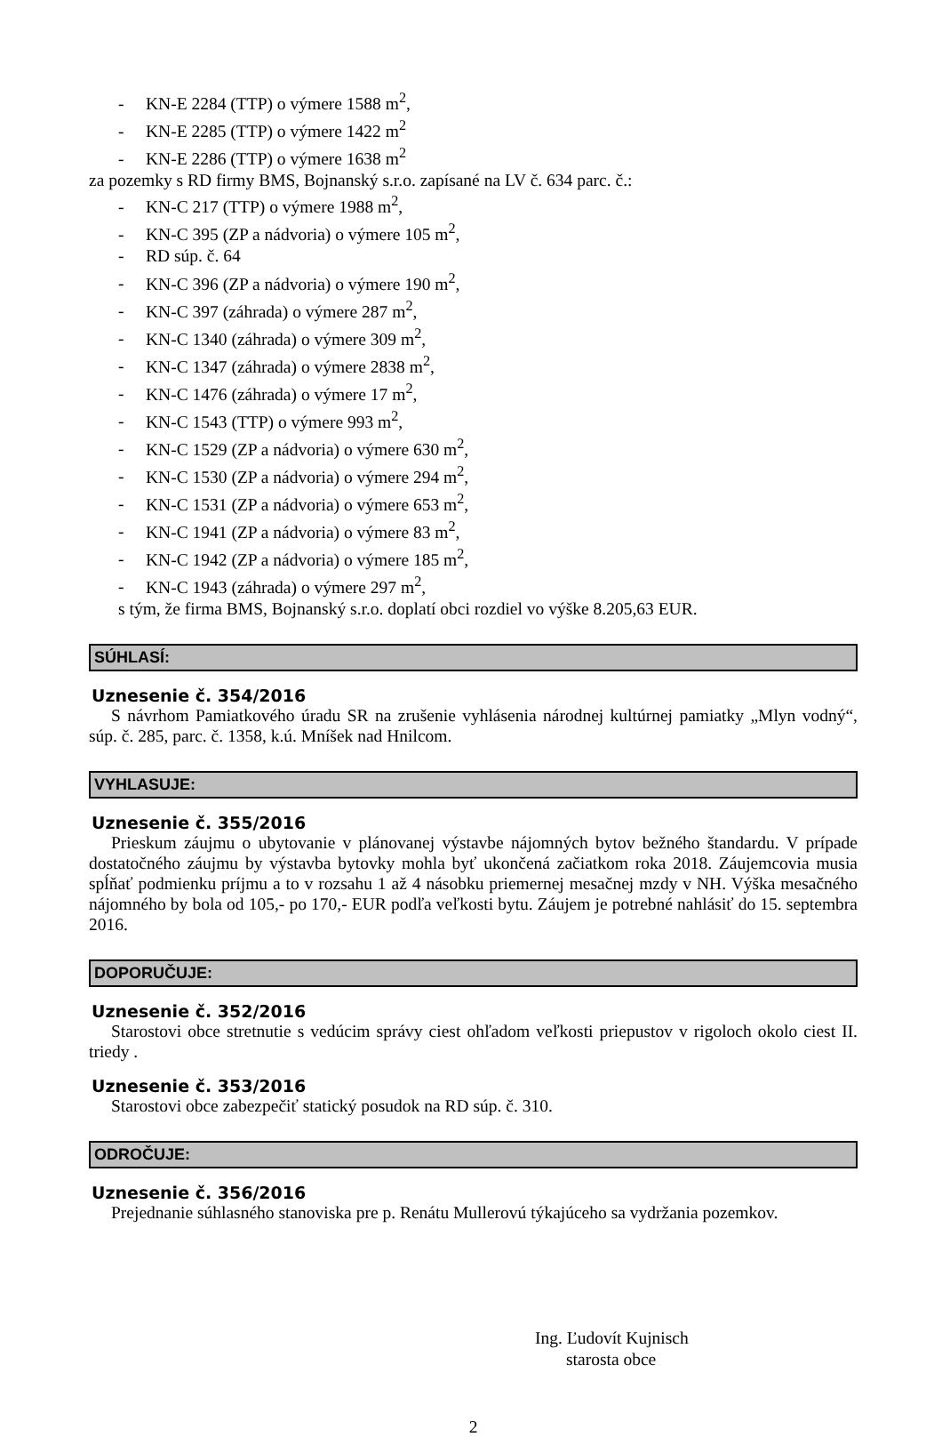- KN-E 2284 (TTP) o výmere 1588 m<sup>2</sup>,
- KN-E 2285 (TTP) o výmere 1422 m<sup>2</sup>
- KN-E 2286 (TTP) o výmere 1638 m<sup>2</sup>
za pozemky s RD firmy BMS, Bojnanský s.r.o. zapísané na LV č. 634 parc. č.:
- KN-C 217 (TTP) o výmere 1988 m<sup>2</sup>,
- KN-C 395 (ZP a nádvoria) o výmere 105 m<sup>2</sup>,
- RD súp. č. 64
- KN-C 396 (ZP a nádvoria) o výmere 190 m<sup>2</sup>,
- KN-C 397 (záhrada) o výmere 287 m<sup>2</sup>,
- KN-C 1340 (záhrada) o výmere 309 m<sup>2</sup>,
- KN-C 1347 (záhrada) o výmere 2838 m<sup>2</sup>,
- KN-C 1476 (záhrada) o výmere 17 m<sup>2</sup>,
- KN-C 1543 (TTP) o výmere 993 m<sup>2</sup>,
- KN-C 1529 (ZP a nádvoria) o výmere 630 m<sup>2</sup>,
- KN-C 1530 (ZP a nádvoria) o výmere 294 m<sup>2</sup>,
- KN-C 1531 (ZP a nádvoria) o výmere 653 m<sup>2</sup>,
- KN-C 1941 (ZP a nádvoria) o výmere 83 m<sup>2</sup>,
- KN-C 1942 (ZP a nádvoria) o výmere 185 m<sup>2</sup>,
- KN-C 1943 (záhrada) o výmere 297 m<sup>2</sup>,
s tým, že firma BMS, Bojnanský s.r.o. doplatí obci rozdiel vo výške 8.205,63 EUR.
SÚHLASÍ:
Uznesenie č. 354/2016
S návrhom Pamiatkového úradu SR na zrušenie vyhlásenia národnej kultúrnej pamiatky „Mlyn vodný“, súp. č. 285, parc. č. 1358, k.ú. Mníšek nad Hnilcom.
VYHLASUJE:
Uznesenie č. 355/2016
Prieskum záujmu o ubytovanie v plánovanej výstavbe nájomných bytov bežného štandardu. V prípade dostatočného záujmu by výstavba bytovky mohla byť ukončená začiatkom roka 2018. Záujemcovia musia spĺňať podmienku príjmu a to v rozsahu 1 až 4 násobku priemernej mesačnej mzdy v NH. Výška mesačného nájomného by bola od 105,- po 170,- EUR podľa veľkosti bytu. Záujem je potrebné nahlásiť do 15. septembra 2016.
DOPORUČUJE:
Uznesenie č. 352/2016
Starostovi obce stretnutie s vedúcim správy ciest ohľadom veľkosti priepustov v rigoloch okolo ciest II. triedy .
Uznesenie č. 353/2016
Starostovi obce zabezpečiť statický posudok na RD súp. č. 310.
ODROČUJE:
Uznesenie č. 356/2016
Prejednanie súhlasného stanoviska pre p. Renátu Mullerovú týkajúceho sa vydržania pozemkov.
Ing. Ľudovít Kujnisch
starosta obce
2